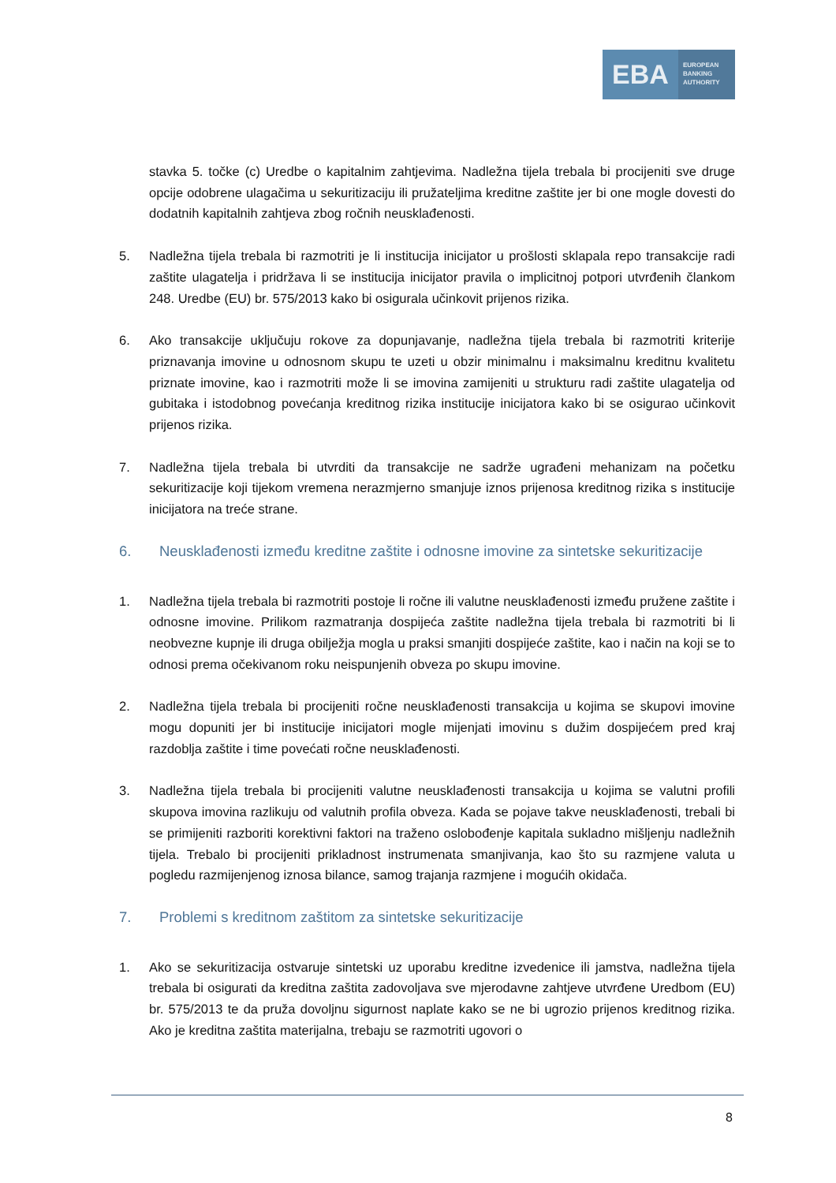EBA
EUROPEAN
BANKING
AUTHORITY
stavka 5. točke (c) Uredbe o kapitalnim zahtjevima. Nadležna tijela trebala bi procijeniti sve druge opcije odobrene ulagačima u sekuritizaciju ili pružateljima kreditne zaštite jer bi one mogle dovesti do dodatnih kapitalnih zahtjeva zbog ročnih neusklađenosti.
5. Nadležna tijela trebala bi razmotriti je li institucija inicijator u prošlosti sklapala repo transakcije radi zaštite ulagatelja i pridržava li se institucija inicijator pravila o implicitnoj potpori utvrđenih člankom 248. Uredbe (EU) br. 575/2013 kako bi osigurala učinkovit prijenos rizika.
6. Ako transakcije uključuju rokove za dopunjavanje, nadležna tijela trebala bi razmotriti kriterije priznavanja imovine u odnosnom skupu te uzeti u obzir minimalnu i maksimalnu kreditnu kvalitetu priznate imovine, kao i razmotriti može li se imovina zamijeniti u strukturu radi zaštite ulagatelja od gubitaka i istodobnog povećanja kreditnog rizika institucije inicijatora kako bi se osigurao učinkovit prijenos rizika.
7. Nadležna tijela trebala bi utvrditi da transakcije ne sadrže ugrađeni mehanizam na početku sekuritizacije koji tijekom vremena nerazmjerno smanjuje iznos prijenosa kreditnog rizika s institucije inicijatora na treće strane.
6. Neusklađenosti između kreditne zaštite i odnosne imovine za sintetske sekuritizacije
1. Nadležna tijela trebala bi razmotriti postoje li ročne ili valutne neusklađenosti između pružene zaštite i odnosne imovine. Prilikom razmatranja dospijeća zaštite nadležna tijela trebala bi razmotriti bi li neobvezne kupnje ili druga obilježja mogla u praksi smanjiti dospijeće zaštite, kao i način na koji se to odnosi prema očekivanom roku neispunjenih obveza po skupu imovine.
2. Nadležna tijela trebala bi procijeniti ročne neusklađenosti transakcija u kojima se skupovi imovine mogu dopuniti jer bi institucije inicijatori mogle mijenjati imovinu s dužim dospijećem pred kraj razdoblja zaštite i time povećati ročne neusklađenosti.
3. Nadležna tijela trebala bi procijeniti valutne neusklađenosti transakcija u kojima se valutni profili skupova imovina razlikuju od valutnih profila obveza. Kada se pojave takve neusklađenosti, trebali bi se primijeniti razboriti korektivni faktori na traženo oslobođenje kapitala sukladno mišljenju nadležnih tijela. Trebalo bi procijeniti prikladnost instrumenata smanjivanja, kao što su razmjene valuta u pogledu razmijenjenog iznosa bilance, samog trajanja razmjene i mogućih okidača.
7. Problemi s kreditnom zaštitom za sintetske sekuritizacije
1. Ako se sekuritizacija ostvaruje sintetski uz uporabu kreditne izvedenice ili jamstva, nadležna tijela trebala bi osigurati da kreditna zaštita zadovoljava sve mjerodavne zahtjeve utvrđene Uredbom (EU) br. 575/2013 te da pruža dovoljnu sigurnost naplate kako se ne bi ugrozio prijenos kreditnog rizika. Ako je kreditna zaštita materijalna, trebaju se razmotriti ugovori o
8